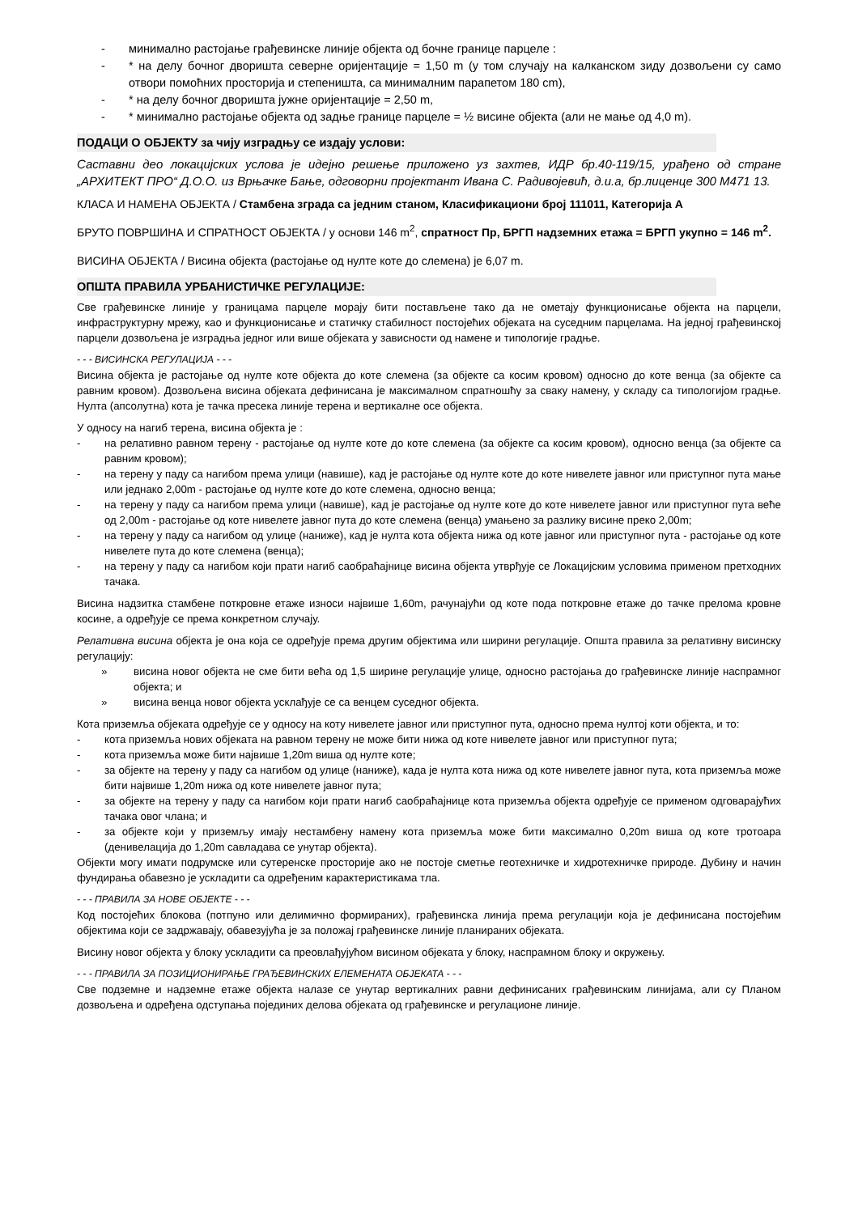- минимално растојање грађевинске линије објекта од бочне границе парцеле :
- * на делу бочног дворишта северне оријентације = 1,50 m (у том случају на калканском зиду дозвољени су само отвори помоћних просторија и степеништа, са минималним парапетом 180 cm),
- * на делу бочног дворишта јужне оријентације = 2,50 m,
- * минимално растојање објекта од задње границе парцеле = ½ висине објекта (али не мање од 4,0 m).
ПОДАЦИ О ОБЈЕКТУ за чију изградњу се издају услови:
Саставни део локацијских услова је идејно решење приложено уз захтев, ИДР бр.40-119/15, урађено од стране „АРХИТЕКТ ПРО“ Д.О.О. из Врњачке Бање, одговорни пројектант Ивана С. Радивојевић, д.и.а, бр.лиценце 300 М471 13.
КЛАСА И НАМЕНА ОБЈЕКТА / Стамбена зграда са једним станом, Класификациони број 111011, Категорија А
БРУТО ПОВРШИНА И СПРАТНОСТ ОБЈЕКТА / у основи 146 m<sup>2</sup>, спратност Пр, БРГП надземних етажа = БРГП укупно = 146 m<sup>2</sup>.
ВИСИНА ОБЈЕКТА / Висина објекта (растојање од нулте коте до слемена) је 6,07 m.
ОПШТА ПРАВИЛА УРБАНИСТИЧКЕ РЕГУЛАЦИЈЕ:
Све грађевинске линије у границама парцеле морају бити постављене тако да не ометају функционисање објекта на парцели, инфраструктурну мрежу, као и функционисање и статичку стабилност постојећих објеката на суседним парцелама. На једној грађевинској парцели дозвољена је изградња једног или више објеката у зависности од намене и типологије градње.
- - - ВИСИНСКА РЕГУЛАЦИЈА - - -
Висина објекта је растојање од нулте коте објекта до коте слемена (за објекте са косим кровом) односно до коте венца (за објекте са равним кровом). Дозвољена висина објеката дефинисана је максималном спратношћу за сваку намену, у складу са типологијом градње. Нулта (апсолутна) кота је тачка пресека линије терена и вертикалне осе објекта.
У односу на нагиб терена, висина објекта је :
- на релативно равном терену - растојање од нулте коте до коте слемена (за објекте са косим кровом), односно венца (за објекте са равним кровом);
- на терену у паду са нагибом према улици (навише), кад је растојање од нулте коте до коте нивелете јавног или приступног пута мање или једнако 2,00m - растојање од нулте коте до коте слемена, односно венца;
- на терену у паду са нагибом према улици (навише), кад је растојање од нулте коте до коте нивелете јавног или приступног пута веће од 2,00m - растојање од коте нивелете јавног пута до коте слемена (венца) умањено за разлику висине преко 2,00m;
- на терену у паду са нагибом од улице (наниже), кад је нулта кота објекта нижа од коте јавног или приступног пута - растојање од коте нивелете пута до коте слемена (венца);
- на терену у паду са нагибом који прати нагиб саобраћајнице висина објекта утврђује се Локацијским условима применом претходних тачака.
Висина надзитка стамбене поткровне етаже износи највише 1,60m, рачунајући од коте пода поткровне етаже до тачке прелома кровне косине, а одређује се према конкретном случају.
Релативна висина објекта је она која се одређује према другим објектима или ширини регулације. Општа правила за релативну висинску регулацију:
» висина новог објекта не сме бити већа од 1,5 ширине регулације улице, односно растојања до грађевинске линије наспрамног објекта; и
» висина венца новог објекта усклађује се са венцем суседног објекта.
Кота приземља објеката одређује се у односу на коту нивелете јавног или приступног пута, односно према нултој коти објекта, и то:
- кота приземља нових објеката на равном терену не може бити нижа од коте нивелете јавног или приступног пута;
- кота приземља може бити највише 1,20m виша од нулте коте;
- за објекте на терену у паду са нагибом од улице (наниже), када је нулта кота нижа од коте нивелете јавног пута, кота приземља може бити највише 1,20m нижа од коте нивелете јавног пута;
- за објекте на терену у паду са нагибом који прати нагиб саобраћајнице кота приземља објекта одређује се применом одговарајућих тачака овог члана; и
- за објекте који у приземљу имају нестамбену намену кота приземља може бити максимално 0,20m виша од коте тротоара (денивелација до 1,20m савладава се унутар објекта).
Објекти могу имати подрумске или сутеренске просторије ако не постоје сметње геотехничке и хидротехничке природе. Дубину и начин фундирања обавезно је ускладити са одређеним карактеристикама тла.
- - - ПРАВИЛА ЗА НОВЕ ОБЈЕКТЕ - - -
Код постојећих блокова (потпуно или делимично формираних), грађевинска линија према регулацији која је дефинисана постојећим објектима који се задржавају, обавезујућа је за положај грађевинске линије планираних објеката.
Висину новог објекта у блоку ускладити са преовлађујућом висином објеката у блоку, наспрамном блоку и окружењу.
- - - ПРАВИЛА ЗА ПОЗИЦИОНИРАЊЕ ГРАЂЕВИНСКИХ ЕЛЕМЕНАТА ОБЈЕКАТА - - -
Све подземне и надземне етаже објекта налазе се унутар вертикалних равни дефинисаних грађевинским линијама, али су Планом дозвољена и одређена одступања појединих делова објеката од грађевинске и регулационе линије.